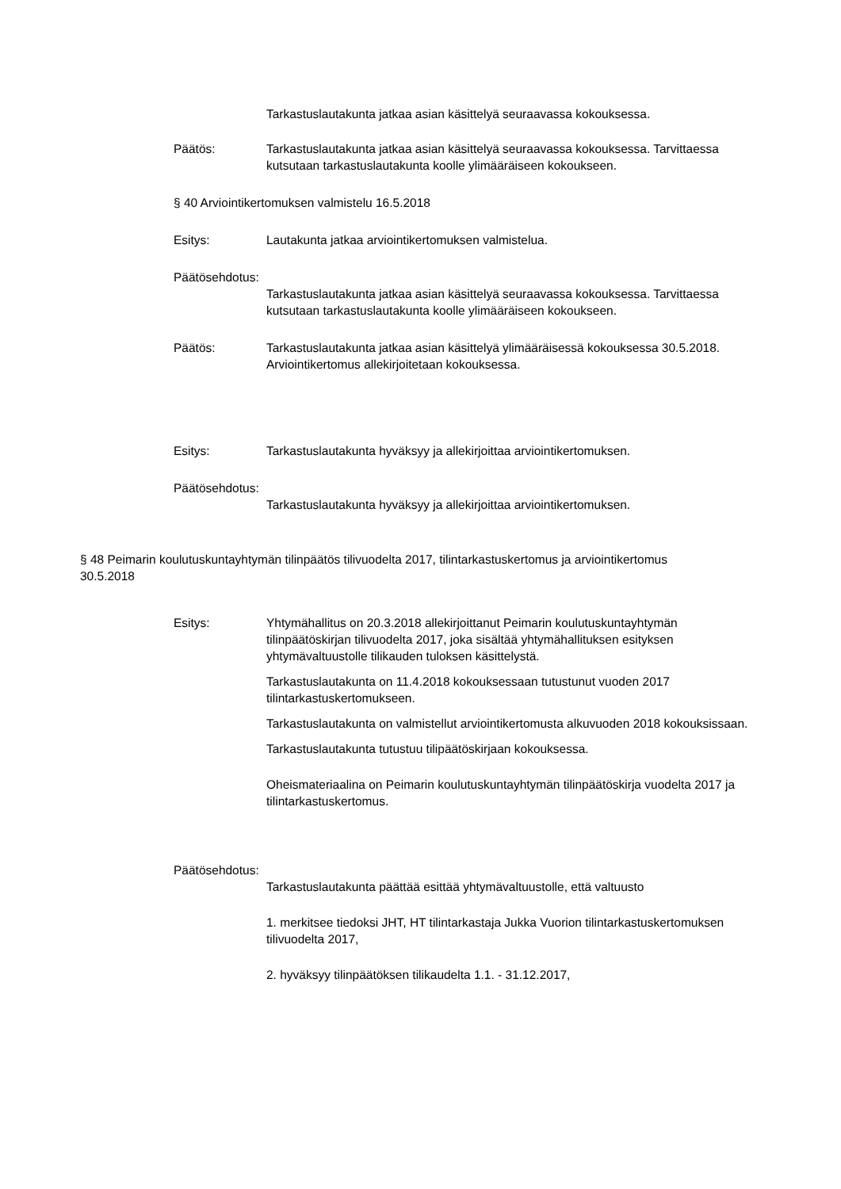Tarkastuslautakunta jatkaa asian käsittelyä seuraavassa kokouksessa.
Päätös: Tarkastuslautakunta jatkaa asian käsittelyä seuraavassa kokouksessa. Tarvittaessa kutsutaan tarkastuslautakunta koolle ylimääräiseen kokoukseen.
§ 40 Arviointikertomuksen valmistelu 16.5.2018
Esitys: Lautakunta jatkaa arviointikertomuksen valmistelua.
Päätösehdotus:
Tarkastuslautakunta jatkaa asian käsittelyä seuraavassa kokouksessa. Tarvittaessa kutsutaan tarkastuslautakunta koolle ylimääräiseen kokoukseen.
Päätös: Tarkastuslautakunta jatkaa asian käsittelyä ylimääräisessä kokouksessa 30.5.2018. Arviointikertomus allekirjoitetaan kokouksessa.
Esitys: Tarkastuslautakunta hyväksyy ja allekirjoittaa arviointikertomuksen.
Päätösehdotus:
Tarkastuslautakunta hyväksyy ja allekirjoittaa arviointikertomuksen.
§ 48 Peimarin koulutuskuntayhtymän tilinpäätös tilivuodelta 2017, tilintarkastuskertomus ja arviointikertomus
30.5.2018
Esitys: Yhtymähallitus on 20.3.2018 allekirjoittanut Peimarin koulutuskuntayhtymän tilinpäätöskirjan tilivuodelta 2017, joka sisältää yhtymähallituksen esityksen yhtymävaltuustolle tilikauden tuloksen käsittelystä.
Tarkastuslautakunta on 11.4.2018 kokouksessaan tutustunut vuoden 2017 tilintarkastuskertomukseen.
Tarkastuslautakunta on valmistellut arviointikertomusta alkuvuoden 2018 kokouksissaan.
Tarkastuslautakunta tutustuu tilipäätöskirjaan kokouksessa.
Oheismateriaalina on Peimarin koulutuskuntayhtymän tilinpäätöskirja vuodelta 2017 ja tilintarkastuskertomus.
Päätösehdotus:
Tarkastuslautakunta päättää esittää yhtymävaltuustolle, että valtuusto
1. merkitsee tiedoksi JHT, HT tilintarkastaja Jukka Vuorion tilintarkastuskertomuksen tilivuodelta 2017,
2. hyväksyy tilinpäätöksen tilikaudelta 1.1. - 31.12.2017,